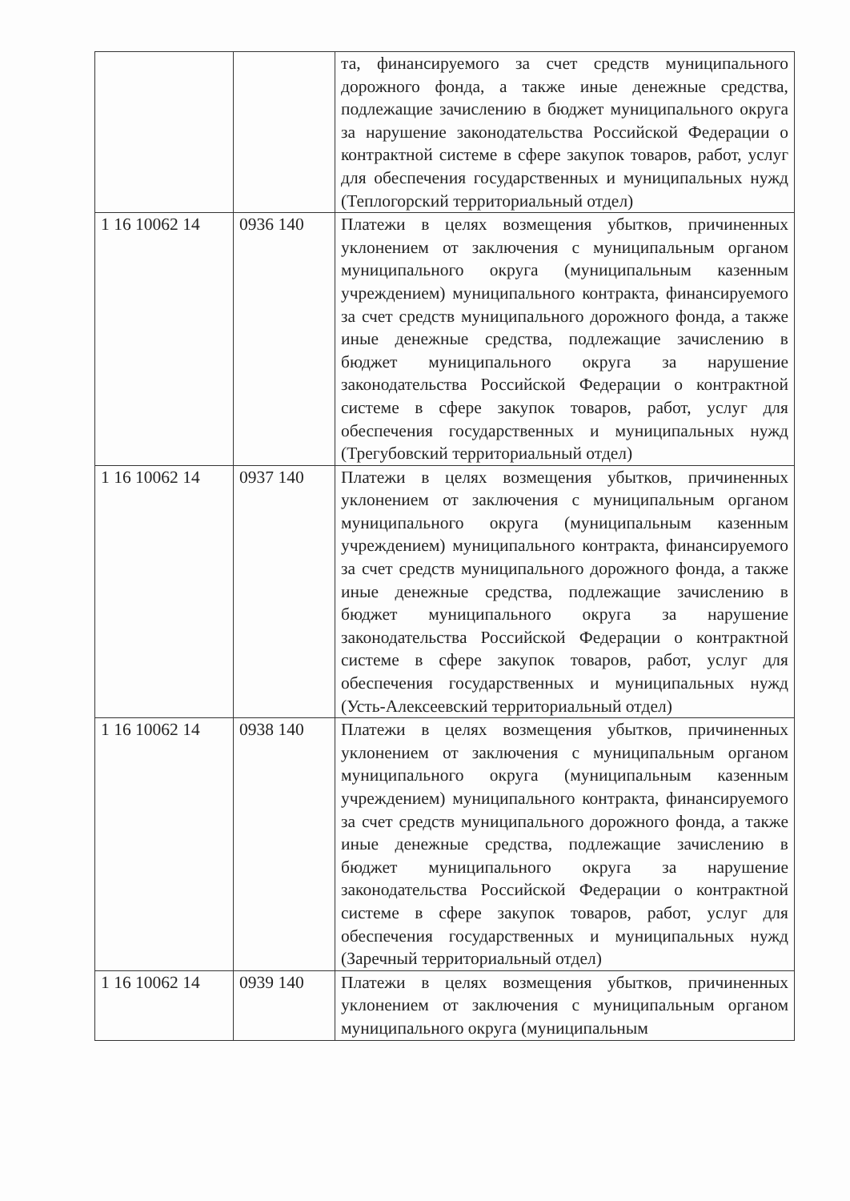| | | та, финансируемого за счет средств муниципального дорожного фонда, а также иные денежные средства, подлежащие зачислению в бюджет муниципального округа за нарушение законодательства Российской Федерации о контрактной системе в сфере закупок товаров, работ, услуг для обеспечения государственных и муниципальных нужд (Теплогорский территориальный отдел) |
| 1 16 10062 14 | 0936 140 | Платежи в целях возмещения убытков, причиненных уклонением от заключения с муниципальным органом муниципального округа (муниципальным казенным учреждением) муниципального контракта, финансируемого за счет средств муниципального дорожного фонда, а также иные денежные средства, подлежащие зачислению в бюджет муниципального округа за нарушение законодательства Российской Федерации о контрактной системе в сфере закупок товаров, работ, услуг для обеспечения государственных и муниципальных нужд (Трегубовский территориальный отдел) |
| 1 16 10062 14 | 0937 140 | Платежи в целях возмещения убытков, причиненных уклонением от заключения с муниципальным органом муниципального округа (муниципальным казенным учреждением) муниципального контракта, финансируемого за счет средств муниципального дорожного фонда, а также иные денежные средства, подлежащие зачислению в бюджет муниципального округа за нарушение законодательства Российской Федерации о контрактной системе в сфере закупок товаров, работ, услуг для обеспечения государственных и муниципальных нужд (Усть-Алексеевский территориальный отдел) |
| 1 16 10062 14 | 0938 140 | Платежи в целях возмещения убытков, причиненных уклонением от заключения с муниципальным органом муниципального округа (муниципальным казенным учреждением) муниципального контракта, финансируемого за счет средств муниципального дорожного фонда, а также иные денежные средства, подлежащие зачислению в бюджет муниципального округа за нарушение законодательства Российской Федерации о контрактной системе в сфере закупок товаров, работ, услуг для обеспечения государственных и муниципальных нужд (Заречный территориальный отдел) |
| 1 16 10062 14 | 0939 140 | Платежи в целях возмещения убытков, причиненных уклонением от заключения с муниципальным органом муниципального округа (муниципальным |